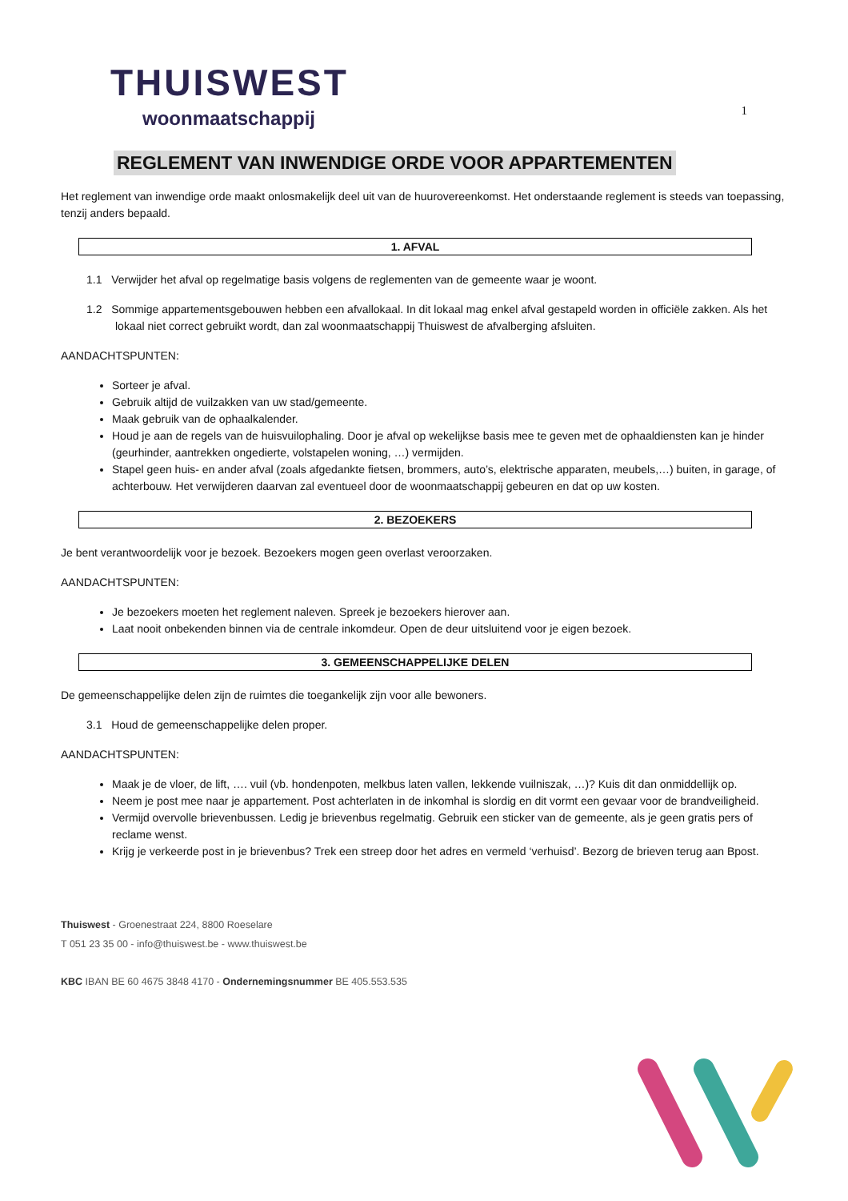THUISWEST
woonmaatschappij
1
REGLEMENT VAN INWENDIGE ORDE VOOR APPARTEMENTEN
Het reglement van inwendige orde maakt onlosmakelijk deel uit van de huurovereenkomst. Het onderstaande reglement is steeds van toepassing, tenzij anders bepaald.
1. AFVAL
1.1 Verwijder het afval op regelmatige basis volgens de reglementen van de gemeente waar je woont.
1.2 Sommige appartementsgebouwen hebben een afvallokaal. In dit lokaal mag enkel afval gestapeld worden in officiële zakken. Als het lokaal niet correct gebruikt wordt, dan zal woonmaatschappij Thuiswest de afvalberging afsluiten.
AANDACHTSPUNTEN:
Sorteer je afval.
Gebruik altijd de vuilzakken van uw stad/gemeente.
Maak gebruik van de ophaalkalender.
Houd je aan de regels van de huisvuilophaling. Door je afval op wekelijkse basis mee te geven met de ophaaldiensten kan je hinder (geurhinder, aantrekken ongedierte, volstapelen woning, …) vermijden.
Stapel geen huis- en ander afval (zoals afgedankte fietsen, brommers, auto’s, elektrische apparaten, meubels,…) buiten, in garage, of achterbouw. Het verwijderen daarvan zal eventueel door de woonmaatschappij gebeuren en dat op uw kosten.
2. BEZOEKERS
Je bent verantwoordelijk voor je bezoek. Bezoekers mogen geen overlast veroorzaken.
AANDACHTSPUNTEN:
Je bezoekers moeten het reglement naleven. Spreek je bezoekers hierover aan.
Laat nooit onbekenden binnen via de centrale inkomdeur. Open de deur uitsluitend voor je eigen bezoek.
3. GEMEENSCHAPPELIJKE DELEN
De gemeenschappelijke delen zijn de ruimtes die toegankelijk zijn voor alle bewoners.
3.1 Houd de gemeenschappelijke delen proper.
AANDACHTSPUNTEN:
Maak je de vloer, de lift, …. vuil (vb. hondenpoten, melkbus laten vallen, lekkende vuilniszak, …)? Kuis dit dan onmiddellijk op.
Neem je post mee naar je appartement. Post achterlaten in de inkomhal is slordig en dit vormt een gevaar voor de brandveiligheid.
Vermijd overvolle brievenbussen. Ledig je brievenbus regelmatig. Gebruik een sticker van de gemeente, als je geen gratis pers of reclame wenst.
Krijg je verkeerde post in je brievenbus? Trek een streep door het adres en vermeld ‘verhuisd’. Bezorg de brieven terug aan Bpost.
Thuiswest - Groenestraat 224, 8800 Roeselare
T 051 23 35 00 - info@thuiswest.be - www.thuiswest.be
KBC IBAN BE 60 4675 3848 4170 - Ondernemingsnummer BE 405.553.535